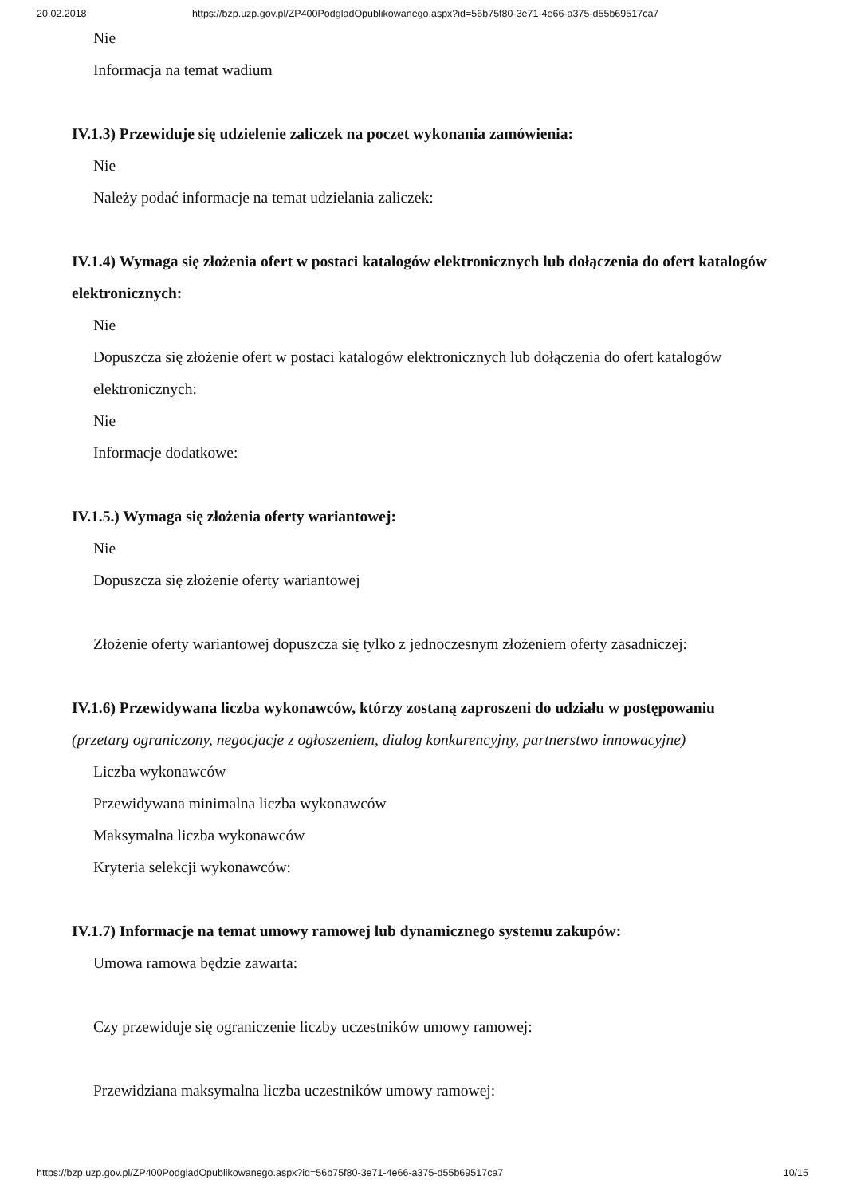20.02.2018 https://bzp.uzp.gov.pl/ZP400PodgladOpublikowanego.aspx?id=56b75f80-3e71-4e66-a375-d55b69517ca7
Nie
Informacja na temat wadium
IV.1.3) Przewiduje się udzielenie zaliczek na poczet wykonania zamówienia:
Nie
Należy podać informacje na temat udzielania zaliczek:
IV.1.4) Wymaga się złożenia ofert w postaci katalogów elektronicznych lub dołączenia do ofert katalogów elektronicznych:
Nie
Dopuszcza się złożenie ofert w postaci katalogów elektronicznych lub dołączenia do ofert katalogów elektronicznych:
Nie
Informacje dodatkowe:
IV.1.5.) Wymaga się złożenia oferty wariantowej:
Nie
Dopuszcza się złożenie oferty wariantowej
Złożenie oferty wariantowej dopuszcza się tylko z jednoczesnym złożeniem oferty zasadniczej:
IV.1.6) Przewidywana liczba wykonawców, którzy zostaną zaproszeni do udziału w postępowaniu
(przetarg ograniczony, negocjacje z ogłoszeniem, dialog konkurencyjny, partnerstwo innowacyjne)
Liczba wykonawców
Przewidywana minimalna liczba wykonawców
Maksymalna liczba wykonawców
Kryteria selekcji wykonawców:
IV.1.7) Informacje na temat umowy ramowej lub dynamicznego systemu zakupów:
Umowa ramowa będzie zawarta:
Czy przewiduje się ograniczenie liczby uczestników umowy ramowej:
Przewidziana maksymalna liczba uczestników umowy ramowej:
https://bzp.uzp.gov.pl/ZP400PodgladOpublikowanego.aspx?id=56b75f80-3e71-4e66-a375-d55b69517ca7 10/15